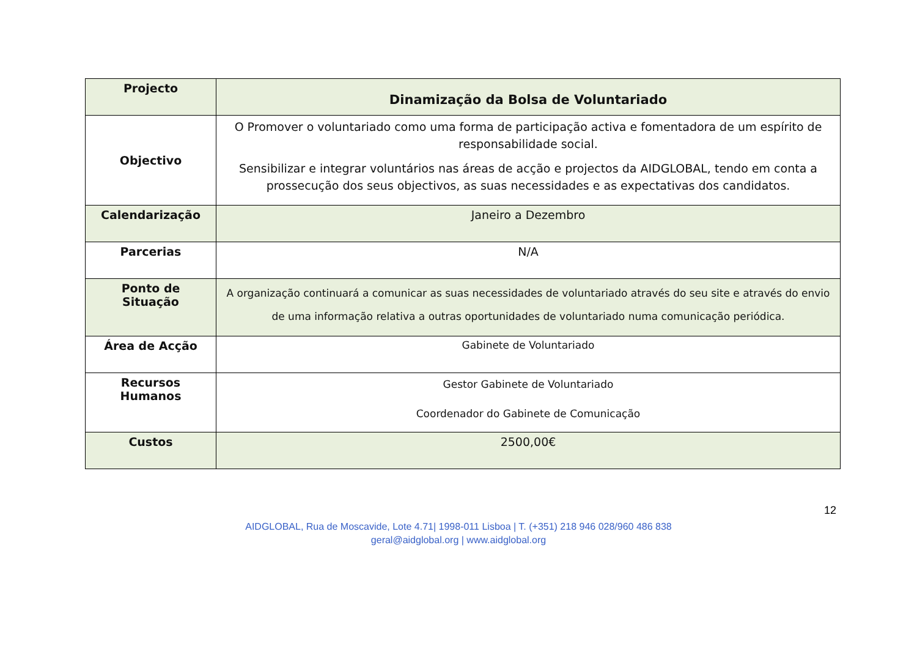| Projecto | Dinamização da Bolsa de Voluntariado |
| Objectivo | O Promover o voluntariado como uma forma de participação activa e fomentadora de um espírito de responsabilidade social. Sensibilizar e integrar voluntários nas áreas de acção e projectos da AIDGLOBAL, tendo em conta a prossecução dos seus objectivos, as suas necessidades e as expectativas dos candidatos. |
| Calendarização | Janeiro a Dezembro |
| Parcerias | N/A |
| Ponto de Situação | A organização continuará a comunicar as suas necessidades de voluntariado através do seu site e através do envio de uma informação relativa a outras oportunidades de voluntariado numa comunicação periódica. |
| Área de Acção | Gabinete de Voluntariado |
| Recursos Humanos | Gestor Gabinete de Voluntariado Coordenador do Gabinete de Comunicação |
| Custos | 2500,00€ |
12
AIDGLOBAL, Rua de Moscavide, Lote 4.71| 1998-011 Lisboa | T. (+351) 218 946 028/960 486 838
geral@aidglobal.org | www.aidglobal.org